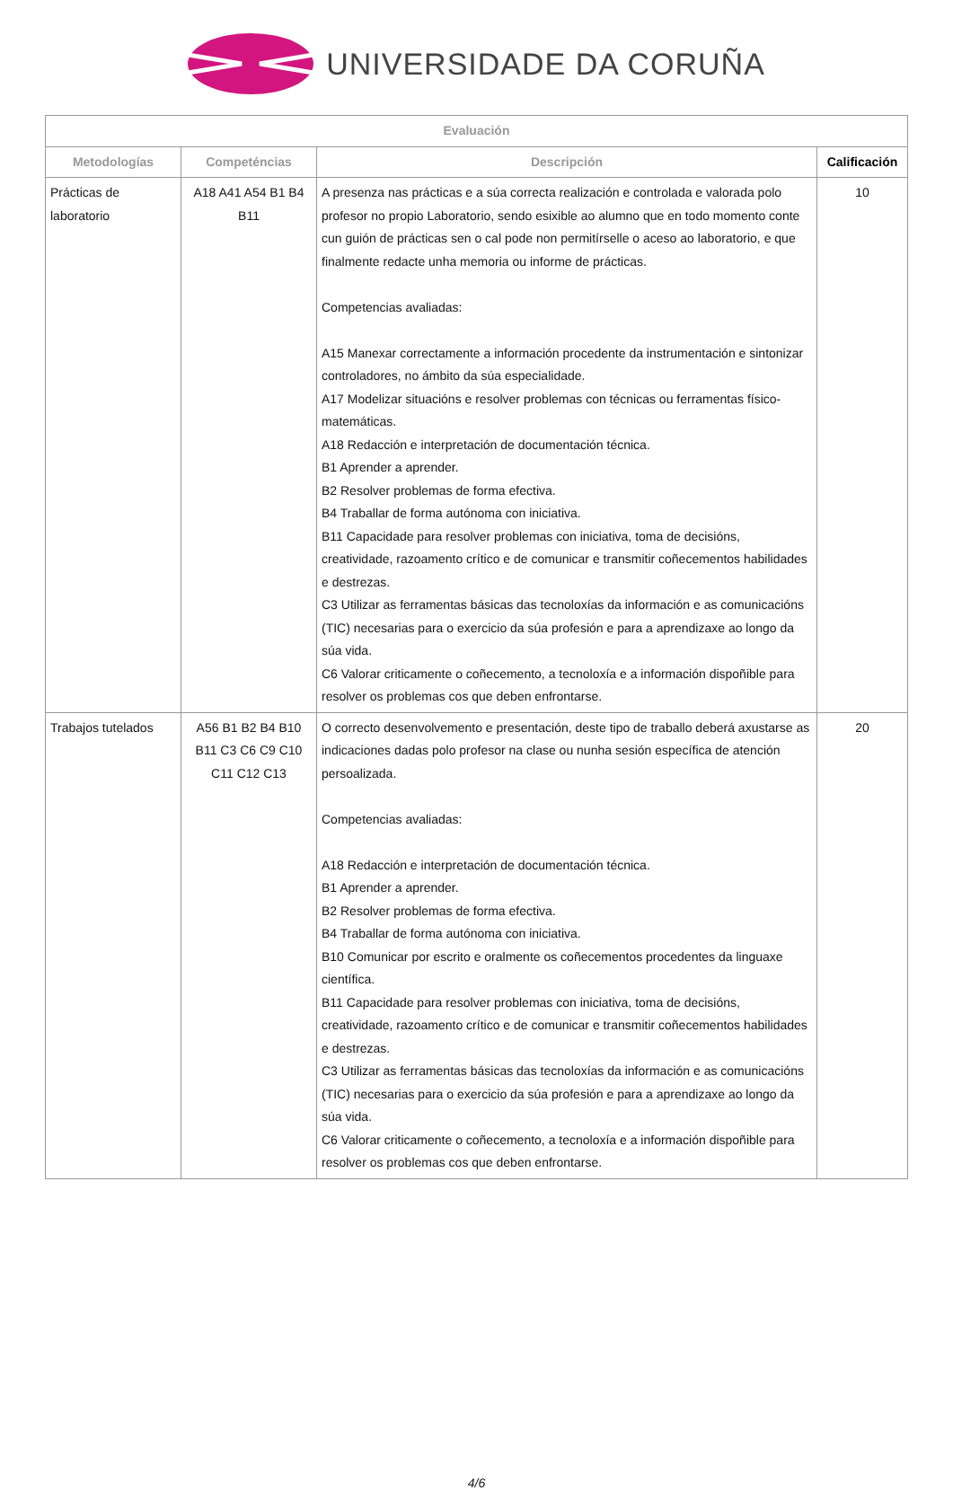UNIVERSIDADE DA CORUÑA
| Evaluación | | | |
| --- | --- | --- | --- |
| Metodologías | Competéncias | Descripción | Calificación |
| Prácticas de laboratorio | A18 A41 A54 B1 B4 B11 | A presenza nas prácticas e a súa correcta realización e controlada e valorada polo profesor no propio Laboratorio, sendo esixible ao alumno que en todo momento conte cun guión de prácticas sen o cal pode non permitírselle o aceso ao laboratorio, e que finalmente redacte unha memoria ou informe de prácticas. Competencias avaliadas: A15 Manexar correctamente a información procedente da instrumentación e sintonizar controladores, no ámbito da súa especialidade. A17 Modelizar situacións e resolver problemas con técnicas ou ferramentas físico-matemáticas. A18 Redacción e interpretación de documentación técnica. B1 Aprender a aprender. B2 Resolver problemas de forma efectiva. B4 Traballar de forma autónoma con iniciativa. B11 Capacidade para resolver problemas con iniciativa, toma de decisións, creatividade, razoamento crítico e de comunicar e transmitir coñecementos habilidades e destrezas. C3 Utilizar as ferramentas básicas das tecnoloxías da información e as comunicacións (TIC) necesarias para o exercicio da súa profesión e para a aprendizaxe ao longo da súa vida. C6 Valorar criticamente o coñecemento, a tecnoloxía e a información dispoñible para resolver os problemas cos que deben enfrontarse. | 10 |
| Trabajos tutelados | A56 B1 B2 B4 B10 B11 C3 C6 C9 C10 C11 C12 C13 | O correcto desenvolvemento e presentación, deste tipo de traballo deberá axustarse as indicaciones dadas polo profesor na clase ou nunha sesión específica de atención persoalizada. Competencias avaliadas: A18 Redacción e interpretación de documentación técnica. B1 Aprender a aprender. B2 Resolver problemas de forma efectiva. B4 Traballar de forma autónoma con iniciativa. B10 Comunicar por escrito e oralmente os coñecementos procedentes da linguaxe científica. B11 Capacidade para resolver problemas con iniciativa, toma de decisións, creatividade, razoamento crítico e de comunicar e transmitir coñecementos habilidades e destrezas. C3 Utilizar as ferramentas básicas das tecnoloxías da información e as comunicacións (TIC) necesarias para o exercicio da súa profesión e para a aprendizaxe ao longo da súa vida. C6 Valorar criticamente o coñecemento, a tecnoloxía e a información dispoñible para resolver os problemas cos que deben enfrontarse. | 20 |
4/6